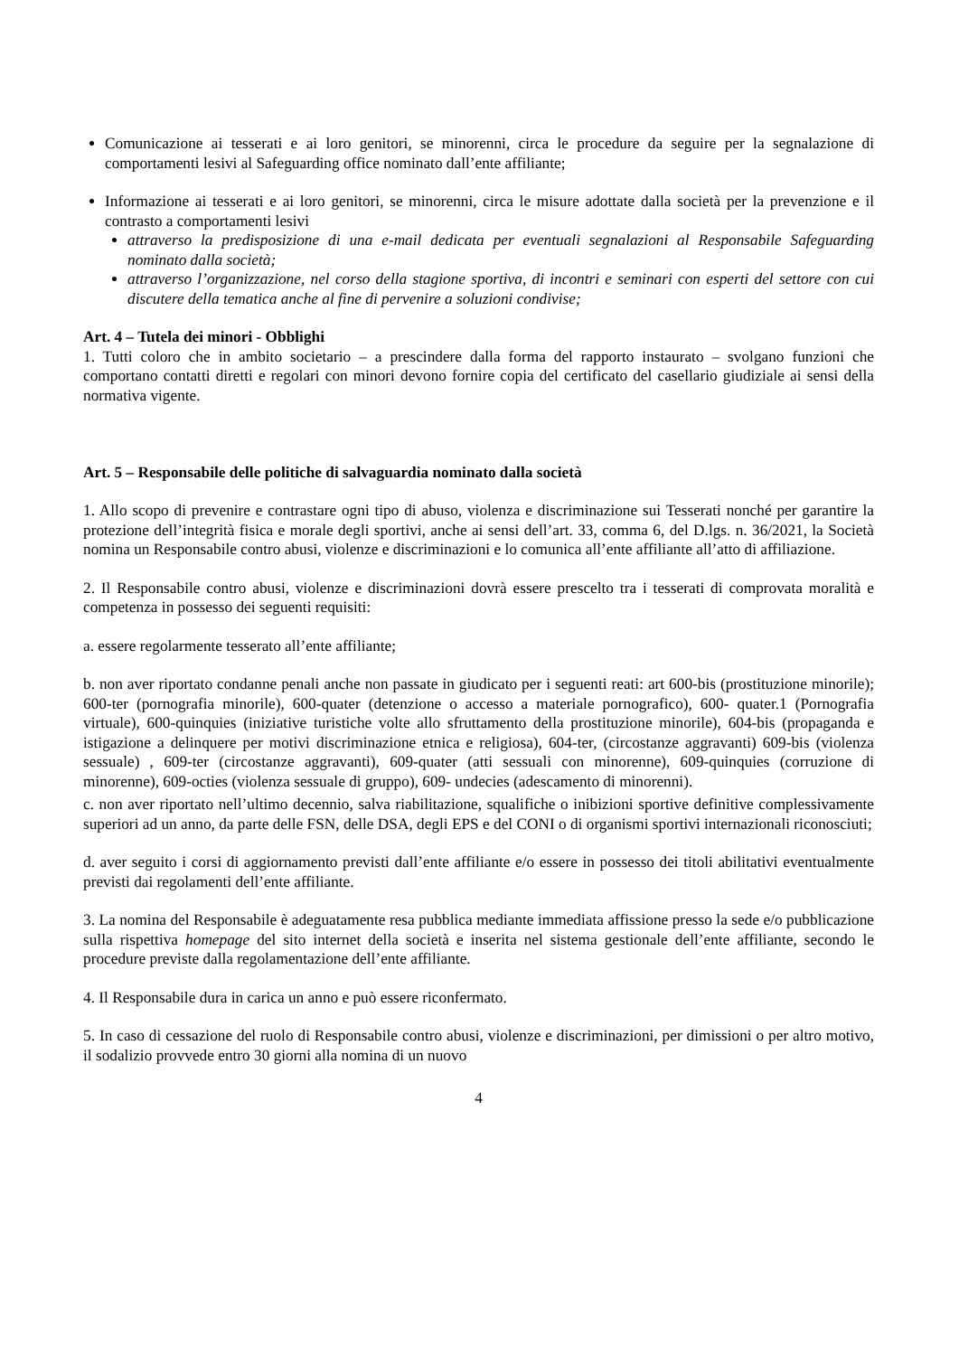Comunicazione ai tesserati e ai loro genitori, se minorenni, circa le procedure da seguire per la segnalazione di comportamenti lesivi al Safeguarding office nominato dall’ente affiliante;
Informazione ai tesserati e ai loro genitori, se minorenni, circa le misure adottate dalla società per la prevenzione e il contrasto a comportamenti lesivi
attraverso la predisposizione di una e-mail dedicata per eventuali segnalazioni al Responsabile Safeguarding nominato dalla società;
attraverso l’organizzazione, nel corso della stagione sportiva, di incontri e seminari con esperti del settore con cui discutere della tematica anche al fine di pervenire a soluzioni condivise;
Art. 4 – Tutela dei minori - Obblighi
1. Tutti coloro che in ambito societario – a prescindere dalla forma del rapporto instaurato – svolgano funzioni che comportano contatti diretti e regolari con minori devono fornire copia del certificato del casellario giudiziale ai sensi della normativa vigente.
Art. 5 – Responsabile delle politiche di salvaguardia nominato dalla società
1. Allo scopo di prevenire e contrastare ogni tipo di abuso, violenza e discriminazione sui Tesserati nonché per garantire la protezione dell’integrità fisica e morale degli sportivi, anche ai sensi dell’art. 33, comma 6, del D.lgs. n. 36/2021, la Società nomina un Responsabile contro abusi, violenze e discriminazioni e lo comunica all’ente affiliante all’atto di affiliazione.
2. Il Responsabile contro abusi, violenze e discriminazioni dovrà essere prescelto tra i tesserati di comprovata moralità e competenza in possesso dei seguenti requisiti:
a. essere regolarmente tesserato all’ente affiliante;
b. non aver riportato condanne penali anche non passate in giudicato per i seguenti reati: art 600-bis (prostituzione minorile); 600-ter (pornografia minorile), 600-quater (detenzione o accesso a materiale pornografico), 600- quater.1 (Pornografia virtuale), 600-quinquies (iniziative turistiche volte allo sfruttamento della prostituzione minorile), 604-bis (propaganda e istigazione a delinquere per motivi discriminazione etnica e religiosa), 604-ter, (circostanze aggravanti) 609-bis (violenza sessuale) , 609-ter (circostanze aggravanti), 609-quater (atti sessuali con minorenne), 609-quinquies (corruzione di minorenne), 609-octies (violenza sessuale di gruppo), 609- undecies (adescamento di minorenni).
c. non aver riportato nell’ultimo decennio, salva riabilitazione, squalifiche o inibizioni sportive definitive complessivamente superiori ad un anno, da parte delle FSN, delle DSA, degli EPS e del CONI o di organismi sportivi internazionali riconosciuti;
d. aver seguito i corsi di aggiornamento previsti dall’ente affiliante e/o essere in possesso dei titoli abilitativi eventualmente previsti dai regolamenti dell’ente affiliante.
3. La nomina del Responsabile è adeguatamente resa pubblica mediante immediata affissione presso la sede e/o pubblicazione sulla rispettiva homepage del sito internet della società e inserita nel sistema gestionale dell’ente affiliante, secondo le procedure previste dalla regolamentazione dell’ente affiliante.
4. Il Responsabile dura in carica un anno e può essere riconfermato.
5. In caso di cessazione del ruolo di Responsabile contro abusi, violenze e discriminazioni, per dimissioni o per altro motivo, il sodalizio provvede entro 30 giorni alla nomina di un nuovo
4